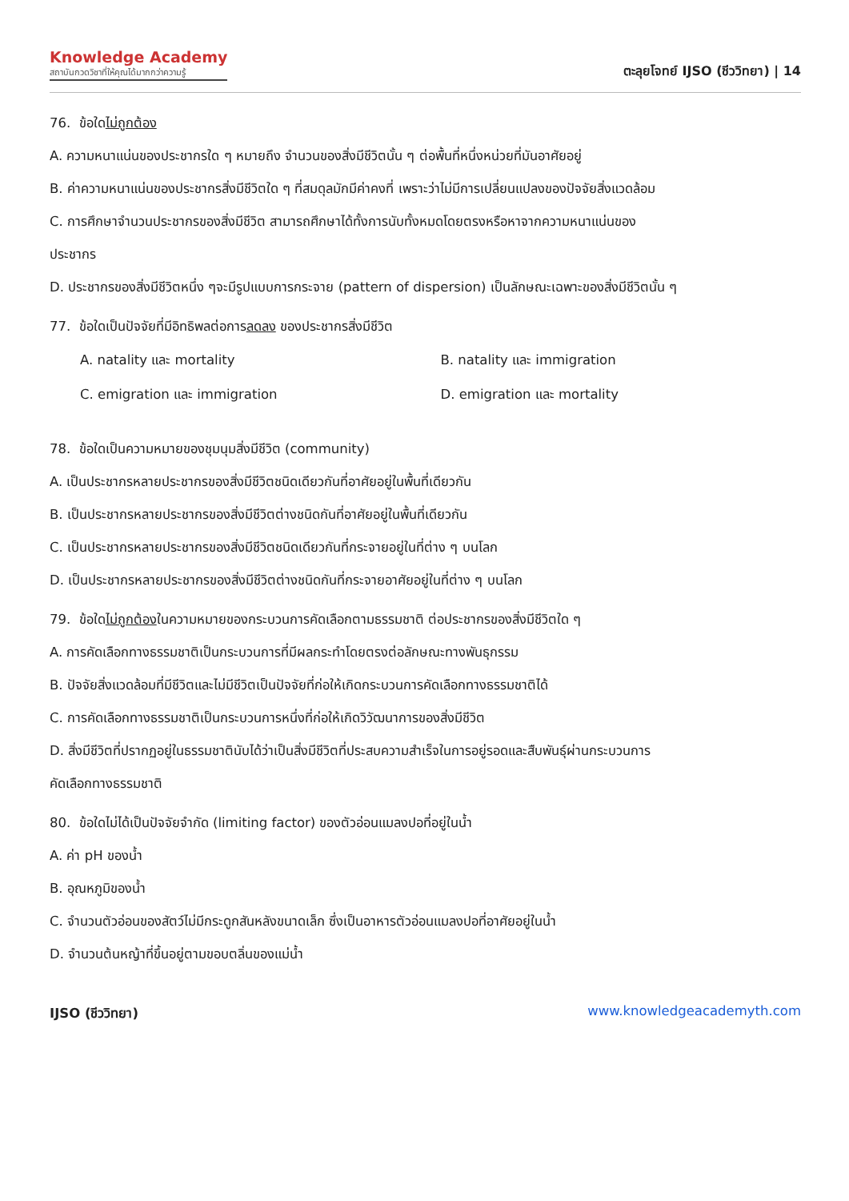Knowledge Academy
สถาบันกวดวิชาที่ให้คุณได้มากกว่าความรู้
ตะลุยโจทย์ IJSO (ชีววิทยา) | 14
76. ข้อใดไม่ถูกต้อง
A. ความหนาแน่นของประชากรใด ๆ หมายถึง จำนวนของสิ่งมีชีวิตนั้น ๆ ต่อพื้นที่หนึ่งหน่วยที่มันอาศัยอยู่
B. ค่าความหนาแน่นของประชากรสิ่งมีชีวิตใด ๆ ที่สมดุลมักมีค่าคงที่ เพราะว่าไม่มีการเปลี่ยนแปลงของปัจจัยสิ่งแวดล้อม
C. การศึกษาจำนวนประชากรของสิ่งมีชีวิต สามารถศึกษาได้ทั้งการนับทั้งหมดโดยตรงหรือหาจากความหนาแน่นของ
ประชากร
D. ประชากรของสิ่งมีชีวิตหนึ่ง ๆจะมีรูปแบบการกระจาย (pattern of dispersion) เป็นลักษณะเฉพาะของสิ่งมีชีวิตนั้น ๆ
77. ข้อใดเป็นปัจจัยที่มีอิทธิพลต่อการลดลง ของประชากรสิ่งมีชีวิต
A. natality และ mortality B. natality และ immigration
C. emigration และ immigration D. emigration และ mortality
78. ข้อใดเป็นความหมายของชุมนุมสิ่งมีชีวิต (community)
A. เป็นประชากรหลายประชากรของสิ่งมีชีวิตชนิดเดียวกันที่อาศัยอยู่ในพื้นที่เดียวกัน
B. เป็นประชากรหลายประชากรของสิ่งมีชีวิตต่างชนิดกันที่อาศัยอยู่ในพื้นที่เดียวกัน
C. เป็นประชากรหลายประชากรของสิ่งมีชีวิตชนิดเดียวกันที่กระจายอยู่ในที่ต่าง ๆ บนโลก
D. เป็นประชากรหลายประชากรของสิ่งมีชีวิตต่างชนิดกันที่กระจายอาศัยอยู่ในที่ต่าง ๆ บนโลก
79. ข้อใดไม่ถูกต้องในความหมายของกระบวนการคัดเลือกตามธรรมชาติ ต่อประชากรของสิ่งมีชีวิตใด ๆ
A. การคัดเลือกทางธรรมชาติเป็นกระบวนการที่มีผลกระทำโดยตรงต่อลักษณะทางพันธุกรรม
B. ปัจจัยสิ่งแวดล้อมที่มีชีวิตและไม่มีชีวิตเป็นปัจจัยที่ก่อให้เกิดกระบวนการคัดเลือกทางธรรมชาติได้
C. การคัดเลือกทางธรรมชาติเป็นกระบวนการหนึ่งที่ก่อให้เกิดวิวัฒนาการของสิ่งมีชีวิต
D. สิ่งมีชีวิตที่ปรากฏอยู่ในธรรมชาตินับได้ว่าเป็นสิ่งมีชีวิตที่ประสบความสำเร็จในการอยู่รอดและสืบพันธุ์ผ่านกระบวนการ
คัดเลือกทางธรรมชาติ
80. ข้อใดไม่ได้เป็นปัจจัยจำกัด (limiting factor) ของตัวอ่อนแมลงปอที่อยู่ในน้ำ
A. ค่า pH ของน้ำ
B. อุณหภูมิของน้ำ
C. จำนวนตัวอ่อนของสัตว์ไม่มีกระดูกสันหลังขนาดเล็ก ซึ่งเป็นอาหารตัวอ่อนแมลงปอที่อาศัยอยู่ในน้ำ
D. จำนวนต้นหญ้าที่ขึ้นอยู่ตามขอบตลิ่นของแม่น้ำ
IJSO (ชีววิทยา) www.knowledgeacademyth.com